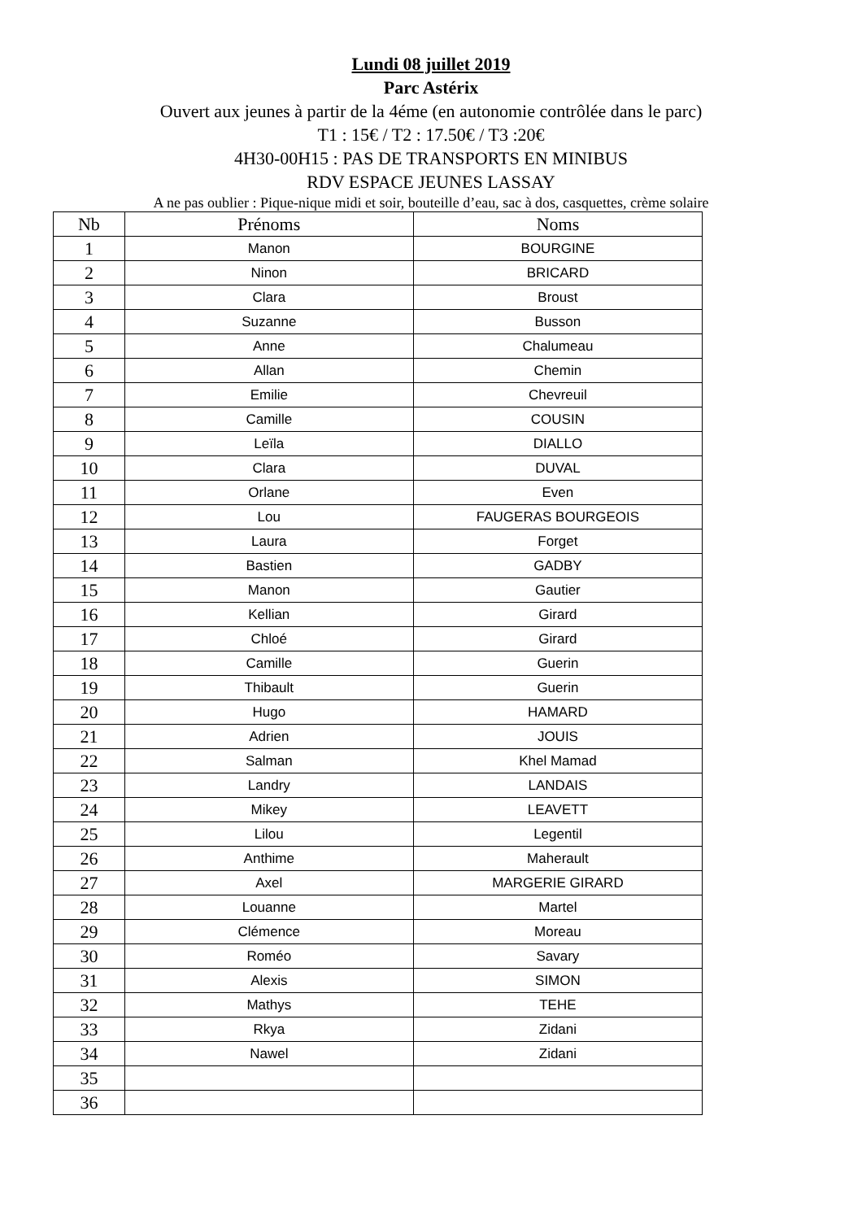Lundi 08 juillet 2019
Parc Astérix
Ouvert aux jeunes à partir de la 4éme (en autonomie contrôlée dans le parc)
T1 : 15€ / T2 : 17.50€ / T3 :20€
4H30-00H15 : PAS DE TRANSPORTS EN MINIBUS
RDV ESPACE JEUNES LASSAY
A ne pas oublier : Pique-nique midi et soir, bouteille d’eau, sac à dos, casquettes, crème solaire
| Nb | Prénoms | Noms |
| --- | --- | --- |
| 1 | Manon | BOURGINE |
| 2 | Ninon | BRICARD |
| 3 | Clara | Broust |
| 4 | Suzanne | Busson |
| 5 | Anne | Chalumeau |
| 6 | Allan | Chemin |
| 7 | Emilie | Chevreuil |
| 8 | Camille | COUSIN |
| 9 | Leïla | DIALLO |
| 10 | Clara | DUVAL |
| 11 | Orlane | Even |
| 12 | Lou | FAUGERAS BOURGEOIS |
| 13 | Laura | Forget |
| 14 | Bastien | GADBY |
| 15 | Manon | Gautier |
| 16 | Kellian | Girard |
| 17 | Chloé | Girard |
| 18 | Camille | Guerin |
| 19 | Thibault | Guerin |
| 20 | Hugo | HAMARD |
| 21 | Adrien | JOUIS |
| 22 | Salman | Khel Mamad |
| 23 | Landry | LANDAIS |
| 24 | Mikey | LEAVETT |
| 25 | Lilou | Legentil |
| 26 | Anthime | Maherault |
| 27 | Axel | MARGERIE GIRARD |
| 28 | Louanne | Martel |
| 29 | Clémence | Moreau |
| 30 | Roméo | Savary |
| 31 | Alexis | SIMON |
| 32 | Mathys | TEHE |
| 33 | Rkya | Zidani |
| 34 | Nawel | Zidani |
| 35 | | |
| 36 | | |